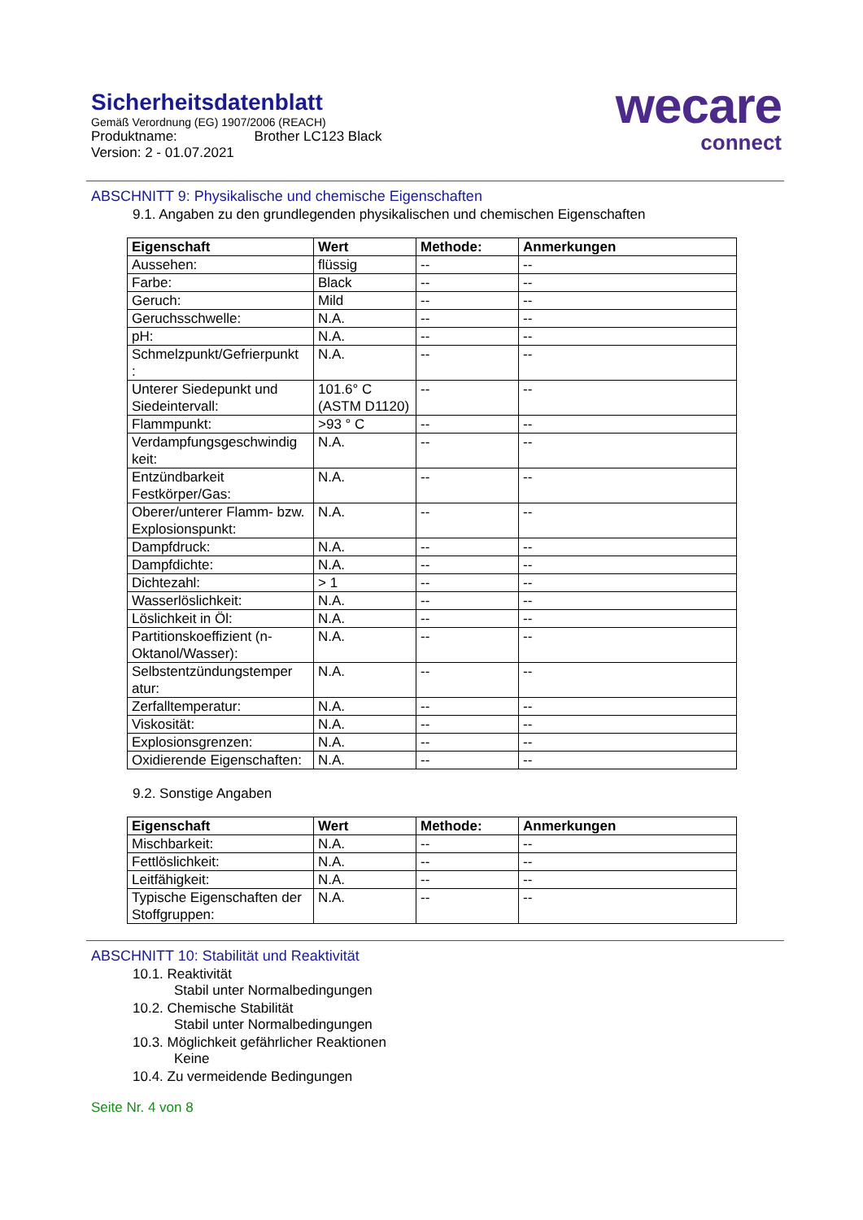Sicherheitsdatenblatt
Gemäß Verordnung (EG) 1907/2006 (REACH)
Produktname: Brother LC123 Black
Version: 2 - 01.07.2021
wecare
connect
ABSCHNITT 9: Physikalische und chemische Eigenschaften
9.1. Angaben zu den grundlegenden physikalischen und chemischen Eigenschaften
| Eigenschaft | Wert | Methode: | Anmerkungen |
| --- | --- | --- | --- |
| Aussehen: | flüssig | -- | -- |
| Farbe: | Black | -- | -- |
| Geruch: | Mild | -- | -- |
| Geruchsschwelle: | N.A. | -- | -- |
| pH: | N.A. | -- | -- |
| Schmelzpunkt/Gefrierpunkt : | N.A. | -- | -- |
| Unterer Siedepunkt und Siedeintervall: | 101.6° C (ASTM D1120) | -- | -- |
| Flammpunkt: | >93 ° C | -- | -- |
| Verdampfungsgeschwindig keit: | N.A. | -- | -- |
| Entzündbarkeit Festkörper/Gas: | N.A. | -- | -- |
| Oberer/unterer Flamm- bzw. Explosionspunkt: | N.A. | -- | -- |
| Dampfdruck: | N.A. | -- | -- |
| Dampfdichte: | N.A. | -- | -- |
| Dichtezahl: | > 1 | -- | -- |
| Wasserlöslichkeit: | N.A. | -- | -- |
| Löslichkeit in Öl: | N.A. | -- | -- |
| Partitionskoeffizient (n-Oktanol/Wasser): | N.A. | -- | -- |
| Selbstentzündungstemper atur: | N.A. | -- | -- |
| Zerfalltemperatur: | N.A. | -- | -- |
| Viskosität: | N.A. | -- | -- |
| Explosionsgrenzen: | N.A. | -- | -- |
| Oxidierende Eigenschaften: | N.A. | -- | -- |
9.2. Sonstige Angaben
| Eigenschaft | Wert | Methode: | Anmerkungen |
| --- | --- | --- | --- |
| Mischbarkeit: | N.A. | -- | -- |
| Fettlöslichkeit: | N.A. | -- | -- |
| Leitfähigkeit: | N.A. | -- | -- |
| Typische Eigenschaften der Stoffgruppen: | N.A. | -- | -- |
ABSCHNITT 10: Stabilität und Reaktivität
10.1. Reaktivität
Stabil unter Normalbedingungen
10.2. Chemische Stabilität
Stabil unter Normalbedingungen
10.3. Möglichkeit gefährlicher Reaktionen
Keine
10.4. Zu vermeidende Bedingungen
Seite Nr. 4 von 8